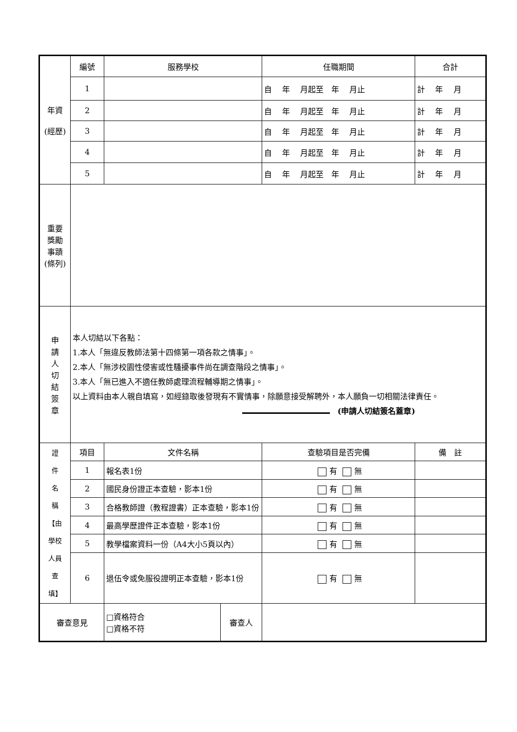| 年資 (經歷) | 編號 | 服務學校 | | 任職期間 | | 合計 |
| | 1 | | | 自 年 月起至 年 月止 | | 計 年 月 |
| | 2 | | | 自 年 月起至 年 月止 | | 計 年 月 |
| | 3 | | | 自 年 月起至 年 月止 | | 計 年 月 |
| | 4 | | | 自 年 月起至 年 月止 | | 計 年 月 |
| | 5 | | | 自 年 月起至 年 月止 | | 計 年 月 |
| 重要 獎勵 事蹟 (條列) | | | | | | |
| 申 請 人 切 結 簽 章 | 本人切結以下各點： 1.本人「無違反教師法第十四條第一項各款之情事」。 2.本人「無涉校園性侵害或性騷擾事件尚在調查階段之情事」。 3.本人「無已進入不適任教師處理流程輔導期之情事」。 以上資料由本人親自填寫，如經錄取後發現有不實情事，除願意接受解聘外，本人願負一切相關法律責任。 (申請人切結簽名蓋章) | | | | | |
| 證 件 名 稱 【由 學校 人員 查 填】 | 項目 | 文件名稱 | | | 查驗項目是否完備 | 備 註 |
| | 1 | 報名表1份 | | | 有 無 | |
| | 2 | 國民身份證正本查驗，影本1份 | | | 有 無 | |
| | 3 | 合格教師證（教程證書）正本查驗，影本1份 | | | 有 無 | |
| | 4 | 最高學歷證件正本查驗，影本1份 | | | 有 無 | |
| | 5 | 教學檔案資料一份（A4大小5頁以內） | | | 有 無 | |
| | 6 | 退伍令或免服役證明正本查驗，影本1份 | | | 有 無 | |
| 審查意見 | | □資格符合 □資格不符 | 審查人 | | | |